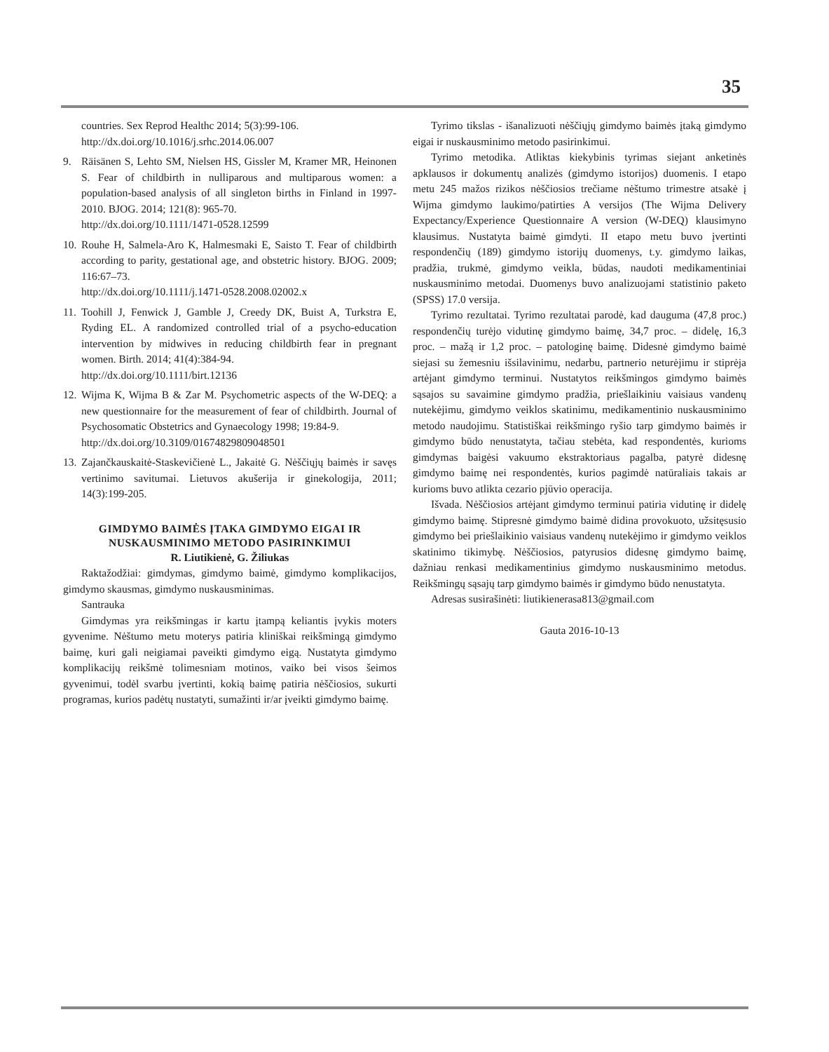35
countries. Sex Reprod Healthc 2014; 5(3):99-106.
http://dx.doi.org/10.1016/j.srhc.2014.06.007
9. Räisänen S, Lehto SM, Nielsen HS, Gissler M, Kramer MR, Heinonen S. Fear of childbirth in nulliparous and multiparous women: a population-based analysis of all singleton births in Finland in 1997-2010. BJOG. 2014; 121(8): 965-70.
http://dx.doi.org/10.1111/1471-0528.12599
10.
Rouhe H, Salmela-Aro K, Halmesmaki E, Saisto T. Fear of childbirth according to parity, gestational age, and obstetric history. BJOG. 2009; 116:67–73.
http://dx.doi.org/10.1111/j.1471-0528.2008.02002.x
11.
Toohill J, Fenwick J, Gamble J, Creedy DK, Buist A, Turkstra E, Ryding EL. A randomized controlled trial of a psycho-education intervention by midwives in reducing childbirth fear in pregnant women. Birth. 2014; 41(4):384-94.
http://dx.doi.org/10.1111/birt.12136
12.
Wijma K, Wijma B & Zar M. Psychometric aspects of the W-DEQ: a new questionnaire for the measurement of fear of childbirth. Journal of Psychosomatic Obstetrics and Gynaecology 1998; 19:84-9.
http://dx.doi.org/10.3109/01674829809048501
13.
Zajančkauskaitė-Staskevičienė L., Jakaitė G. Nėščiųjų baimės ir savęs vertinimo savitumai. Lietuvos akušerija ir ginekologija, 2011; 14(3):199-205.
GIMDYMO BAIMĖS ĮTAKA GIMDYMO EIGAI IR NUSKAUSMINIMO METODO PASIRINKIMUI
R. Liutikienė, G. Žiliukas
Raktažodžiai: gimdymas, gimdymo baimė, gimdymo komplikacijos, gimdymo skausmas, gimdymo nuskausminimas.
Santrauka
Gimdymas yra reikšmingas ir kartu įtampą keliantis įvykis moters gyvenime. Nėštumo metu moterys patiria kliniškai reikšmingą gimdymo baimę, kuri gali neigiamai paveikti gimdymo eigą. Nustatyta gimdymo komplikacijų reikšmė tolimesniam motinos, vaiko bei visos šeimos gyvenimui, todėl svarbu įvertinti, kokią baimę patiria nėščiosios, sukurti programas, kurios padėtų nustatyti, sumažinti ir/ar įveikti gimdymo baimę.
Tyrimo tikslas - išanalizuoti nėščiųjų gimdymo baimės įtaką gimdymo eigai ir nuskausminimo metodo pasirinkimui.
Tyrimo metodika. Atliktas kiekybinis tyrimas siejant anketinės apklausos ir dokumentų analizės (gimdymo istorijos) duomenis. I etapo metu 245 mažos rizikos nėščiosios trečiame nėštumo trimestre atsakė į Wijma gimdymo laukimo/patirties A versijos (The Wijma Delivery Expectancy/Experience Questionnaire A version (W-DEQ) klausimyno klausimus. Nustatyta baimė gimdyti. II etapo metu buvo įvertinti respondenčių (189) gimdymo istorijų duomenys, t.y. gimdymo laikas, pradžia, trukmė, gimdymo veikla, būdas, naudoti medikamentiniai nuskausminimo metodai. Duomenys buvo analizuojami statistinio paketo (SPSS) 17.0 versija.
Tyrimo rezultatai. Tyrimo rezultatai parodė, kad dauguma (47,8 proc.) respondenčių turėjo vidutinę gimdymo baimę, 34,7 proc. – didelę, 16,3 proc. – mažą ir 1,2 proc. – patologinę baimę. Didesnė gimdymo baimė siejasi su žemesniu išsilavinimu, nedarbu, partnerio neturėjimu ir stiprėja artėjant gimdymo terminui. Nustatytos reikšmingos gimdymo baimės sąsajos su savaimine gimdymo pradžia, priešlaikiniu vaisiaus vandenų nutekėjimu, gimdymo veiklos skatinimu, medikamentinio nuskausminimo metodo naudojimu. Statistiškai reikšmingo ryšio tarp gimdymo baimės ir gimdymo būdo nenustatyta, tačiau stebėta, kad respondentės, kurioms gimdymas baigėsi vakuumo ekstraktoriaus pagalba, patyrė didesnę gimdymo baimę nei respondentės, kurios pagimdė natūraliais takais ar kurioms buvo atlikta cezario pjūvio operacija.
Išvada. Nėščiosios artėjant gimdymo terminui patiria vidutinę ir didelę gimdymo baimę. Stipresnė gimdymo baimė didina provokuoto, užsitęsusio gimdymo bei priešlaikinio vaisiaus vandenų nutekėjimo ir gimdymo veiklos skatinimo tikimybę. Nėščiosios, patyrusios didesnę gimdymo baimę, dažniau renkasi medikamentinius gimdymo nuskausminimo metodus. Reikšmingų sąsajų tarp gimdymo baimės ir gimdymo būdo nenustatyta.
Adresas susirašinėti: liutikienerasa813@gmail.com
Gauta 2016-10-13